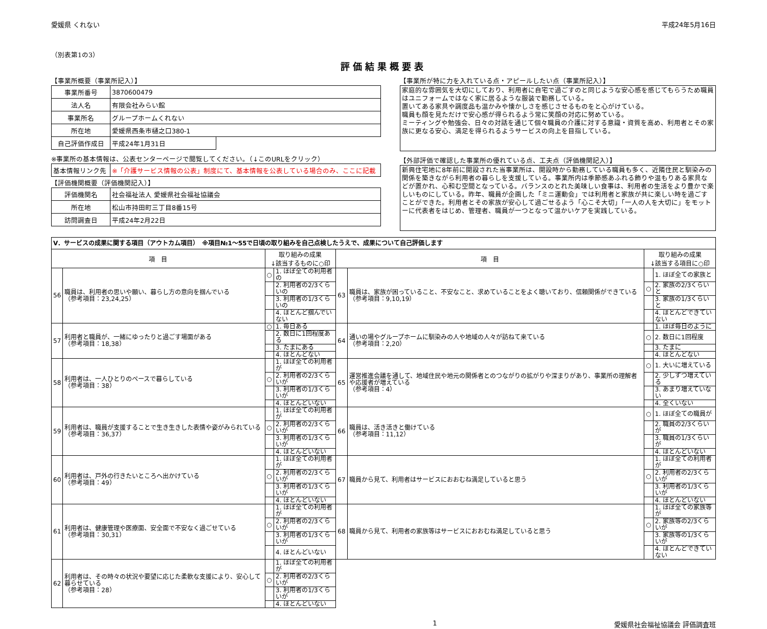愛媛県 くれない 平成24年5月16日
（別表第1の3）
評価結果概要表
【事業所概要（事業所記入）】
| 事業所番号 | 3870600479 | |
| 法人名 | 有限会社みらい館 | |
| 事業所名 | グループホームくれない | |
| 所在地 | 愛媛県西条市樋之口380-1 | |
| 自己評価作成日 | 平成24年1月31日 | |
※事業所の基本情報は、公表センターページで閲覧してください。（↓このURLをクリック）
| 基本情報リンク先 | ※「介護サービス情報の公表」制度にて、基本情報を公表している場合のみ、ここに記載 |
【評価機関概要（評価機関記入）】
| 評価機関名 | 社会福祉法人 愛媛県社会福祉協議会 |
| 所在地 | 松山市持田町三丁目8番15号 |
| 訪問調査日 | 平成24年2月22日 |
【事業所が特に力を入れている点・アピールしたい点（事業所記入）】
家庭的な雰囲気を大切にしており、利用者に自宅で過ごすのと同じような安心感を感じてもらうため職員はユニフォームではなく家に居るような服装で勤務している。
置いてある家具や調度品も温かみや懐かしさを感じさせるものをと心がけている。
職員も顔を見ただけで安心感が得られるよう常に笑顔の対応に努めている。
ミーティングや勉強会、日々の対話を通じて個々職員の介護に対する意識・資質を高め、利用者とその家族に更なる安心、満足を得られるようサービスの向上を目指している。
【外部評価で確認した事業所の優れている点、工夫点（評価機関記入）】
新興住宅地に8年前に開設された当事業所は、開設時から勤務している職員も多く、近隣住民と馴染みの関係を築きながら利用者の暮らしを支援している。事業所内は季節感あふれる飾りや温もりある家具などが置かれ、心和む空間となっている。バランスのとれた美味しい食事は、利用者の生活をより豊かで楽しいものにしている。昨年、職員が企画した「ミニ運動会」では利用者と家族が共に楽しい時を過ごすことができた。利用者とその家族が安心して過ごせるよう「心こそ大切」「一人の人を大切に」をモットーに代表者をはじめ、管理者、職員が一つとなって温かいケアを実践している。
| Ⅴ．サービスの成果に関する項目（アウトカム項目） ※項目№1～55で日頃の取り組みを自己点検したうえで、成果について自己評価します | | | | | | | |
| 項 目 | | 取り組みの成果 ↓該当するものに○印 | | 項 目 | | 取り組みの成果 ↓該当する項目に○印 | |
| 56 | 職員は、利用者の思いや願い、暮らし方の意向を掴んでいる （参考項目：23,24,25） | ○ | 1. ほぼ全ての利用者の | 63 | 職員は、家族が困っていること、不安なこと、求めていることをよく聴いており、信頼関係ができている （参考項目：9,10,19） | | 1. ほぼ全ての家族と |
| | | | 2. 利用者の2/3くらいの | | | ○ | 2. 家族の2/3くらいと |
| | | | 3. 利用者の1/3くらいの | | | | 3. 家族の1/3くらいと |
| | | | 4. ほとんど掴んでいない | | | | 4. ほとんどできていない |
| 57 | 利用者と職員が、一緒にゆったりと過ごす場面がある （参考項目：18,38） | ○ | 1. 毎日ある | 64 | 通いの場やグループホームに馴染みの人や地域の人々が訪ねて来ている （参考項目：2,20） | | 1. ほぼ毎日のように |
| | | | 2. 数日に1回程度ある | | | ○ | 2. 数日に1回程度 |
| | | | 3. たまにある | | | | 3. たまに |
| | | | 4. ほとんどない | | | | 4. ほとんどない |
| 58 | 利用者は、一人ひとりのペースで暮らしている （参考項目：38） | | 1. ほぼ全ての利用者が | 65 | 運営推進会議を通して、地域住民や地元の関係者とのつながりの拡がりや深まりがあり、事業所の理解者や応援者が増えている （参考項目：4） | ○ | 1. 大いに増えている |
| | | ○ | 2. 利用者の2/3くらいが | | | | 2. 少しずつ増えている |
| | | | 3. 利用者の1/3くらいが | | | | 3. あまり増えていない |
| | | | 4. ほとんどいない | | | | 4. 全くいない |
| 59 | 利用者は、職員が支援することで生き生きした表情や姿がみられている （参考項目：36,37） | | 1. ほぼ全ての利用者が | 66 | 職員は、活き活きと働けている （参考項目：11,12） | ○ | 1. ほぼ全ての職員が |
| | | ○ | 2. 利用者の2/3くらいが | | | | 2. 職員の2/3くらいが |
| | | | 3. 利用者の1/3くらいが | | | | 3. 職員の1/3くらいが |
| | | | 4. ほとんどいない | | | | 4. ほとんどいない |
| 60 | 利用者は、戸外の行きたいところへ出かけている （参考項目：49） | | 1. ほぼ全ての利用者が | 67 | 職員から見て、利用者はサービスにおおむね満足していると思う | | 1. ほぼ全ての利用者が |
| | | ○ | 2. 利用者の2/3くらいが | | | ○ | 2. 利用者の2/3くらいが |
| | | | 3. 利用者の1/3くらいが | | | | 3. 利用者の1/3くらいが |
| | | | 4. ほとんどいない | | | | 4. ほとんどいない |
| 61 | 利用者は、健康管理や医療面、安全面で不安なく過ごせている （参考項目：30,31） | | 1. ほぼ全ての利用者が | 68 | 職員から見て、利用者の家族等はサービスにおおむね満足していると思う | | 1. ほぼ全ての家族等が |
| | | ○ | 2. 利用者の2/3くらいが | | | ○ | 2. 家族等の2/3くらいが |
| | | | 3. 利用者の1/3くらいが | | | | 3. 家族等の1/3くらいが |
| | | | 4. ほとんどいない | | | | 4. ほとんどできていない |
| 62 | 利用者は、その時々の状況や要望に応じた柔軟な支援により、安心して暮らせている （参考項目：28） | | 1. ほぼ全ての利用者が | | | | |
| | | ○ | 2. 利用者の2/3くらいが | | | | |
| | | | 3. 利用者の1/3くらいが | | | | |
| | | | 4. ほとんどいない | | | | |
1 愛媛県社会福祉協議会 評価調査班